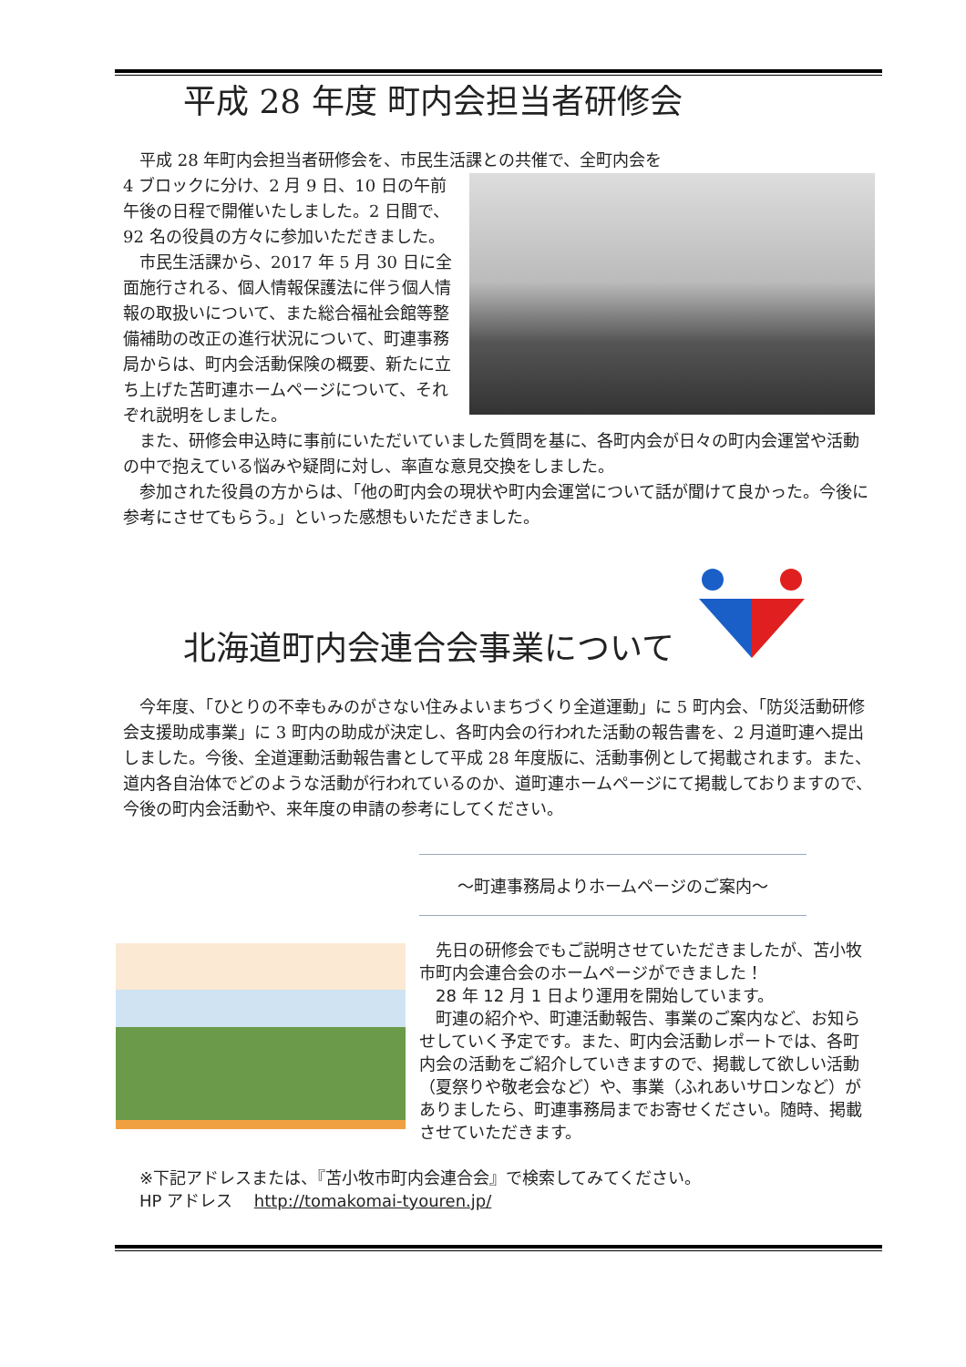平成 28 年度 町内会担当者研修会
　平成 28 年町内会担当者研修会を、市民生活課との共催で、全町内会を
4 ブロックに分け、2 月 9 日、10 日の午前午後の日程で開催いたしました。2 日間で、92 名の役員の方々に参加いただきました。
　市民生活課から、2017 年 5 月 30 日に全面施行される、個人情報保護法に伴う個人情報の取扱いについて、また総合福祉会館等整備補助の改正の進行状況について、町連事務局からは、町内会活動保険の概要、新たに立ち上げた苫町連ホームページについて、それぞれ説明をしました。
　また、研修会申込時に事前にいただいていました質問を基に、各町内会が日々の町内会運営や活動の中で抱えている悩みや疑問に対し、率直な意見交換をしました。
　参加された役員の方からは、「他の町内会の現状や町内会運営について話が聞けて良かった。今後に参考にさせてもらう。」といった感想もいただきました。
北海道町内会連合会事業について
　今年度、「ひとりの不幸もみのがさない住みよいまちづくり全道運動」に 5 町内会、「防災活動研修会支援助成事業」に 3 町内の助成が決定し、各町内会の行われた活動の報告書を、2 月道町連へ提出しました。今後、全道運動活動報告書として平成 28 年度版に、活動事例として掲載されます。また、道内各自治体でどのような活動が行われているのか、道町連ホームページにて掲載しておりますので、今後の町内会活動や、来年度の申請の参考にしてください。
～町連事務局よりホームページのご案内～
　先日の研修会でもご説明させていただきましたが、苫小牧市町内会連合会のホームページができました！
　28 年 12 月 1 日より運用を開始しています。
　町連の紹介や、町連活動報告、事業のご案内など、お知らせしていく予定です。また、町内会活動レポートでは、各町内会の活動をご紹介していきますので、掲載して欲しい活動（夏祭りや敬老会など）や、事業（ふれあいサロンなど）がありましたら、町連事務局までお寄せください。随時、掲載させていただきます。
※下記アドレスまたは、『苫小牧市町内会連合会』で検索してみてください。
HP アドレス　 http://tomakomai-tyouren.jp/